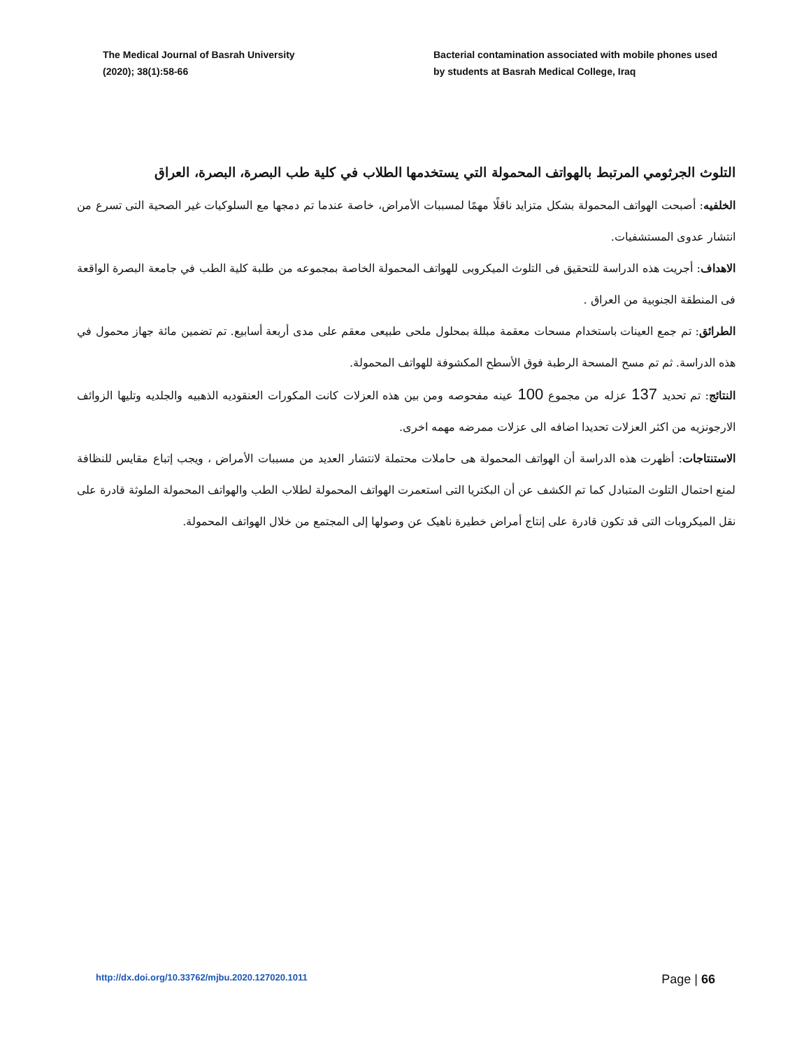The Medical Journal of Basrah University
(2020); 38(1):58-66
Bacterial contamination associated with mobile phones used by students at Basrah Medical College, Iraq
التلوث الجرثومي المرتبط بالهواتف المحمولة التي يستخدمها الطلاب في كلية طب البصرة، البصرة، العراق
الخلفيه: أصبحت الهواتف المحمولة بشكل متزايد ناقلًا مهمًا لمسببات الأمراض، خاصة عندما تم دمجها مع السلوكيات غير الصحية التى تسرع من انتشار عدوى المستشفيات.
الاهداف: أجريت هذه الدراسة للتحقيق فى التلوث الميكروبى للهواتف المحمولة الخاصة بمجموعه من طلبة كلية الطب في جامعة البصرة الواقعة فى المنطقة الجنوبية من العراق .
الطرائق: تم جمع العينات باستخدام مسحات معقمة مبللة بمحلول ملحى طبيعى معقم على مدى أربعة أسابيع. تم تضمين مائة جهاز محمول في هذه الدراسة. ثم تم مسح المسحة الرطبة فوق الأسطح المكشوفة للهواتف المحمولة.
النتائج: تم تحديد 137 عزله من مجموع 100 عينه مفحوصه ومن بين هذه العزلات كانت المكورات العنقوديه الذهبيه والجلديه وتليها الزوائف الارجونزيه من اكثر العزلات تحديدا اضافه الى عزلات ممرضه مهمه اخرى.
الاستنتاجات: أظهرت هذه الدراسة أن الهواتف المحمولة هى حاملات محتملة لانتشار العديد من مسببات الأمراض ، ويجب إتباع مقايس للنظافة لمنع احتمال التلوث المتبادل كما تم الكشف عن أن البكتريا التى استعمرت الهواتف المحمولة لطلاب الطب والهواتف المحمولة الملوثة قادرة على نقل الميكروبات التى قد تكون قادرة على إنتاج أمراض خطيرة ناهيک عن وصولها إلى المجتمع من خلال الهواتف المحمولة.
http://dx.doi.org/10.33762/mjbu.2020.127020.1011 Page | 66